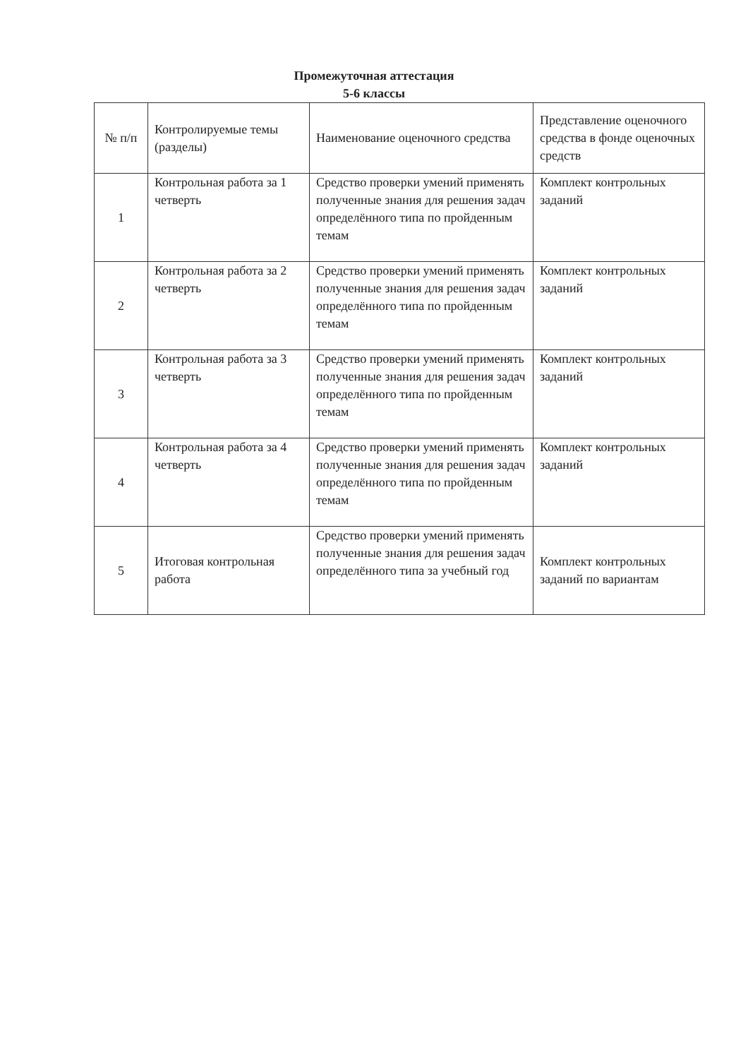Промежуточная аттестация
5-6 классы
| № п/п | Контролируемые темы (разделы) | Наименование оценочного средства | Представление оценочного средства в фонде оценочных средств |
| 1 | Контрольная работа за 1 четверть | Средство проверки умений применять полученные знания для решения задач определённого типа по пройденным темам | Комплект контрольных заданий |
| 2 | Контрольная работа за 2 четверть | Средство проверки умений применять полученные знания для решения задач определённого типа по пройденным темам | Комплект контрольных заданий |
| 3 | Контрольная работа за 3 четверть | Средство проверки умений применять полученные знания для решения задач определённого типа по пройденным темам | Комплект контрольных заданий |
| 4 | Контрольная работа за 4 четверть | Средство проверки умений применять полученные знания для решения задач определённого типа по пройденным темам | Комплект контрольных заданий |
| 5 | Итоговая контрольная работа | Средство проверки умений применять полученные знания для решения задач определённого типа за учебный год | Комплект контрольных заданий по вариантам |